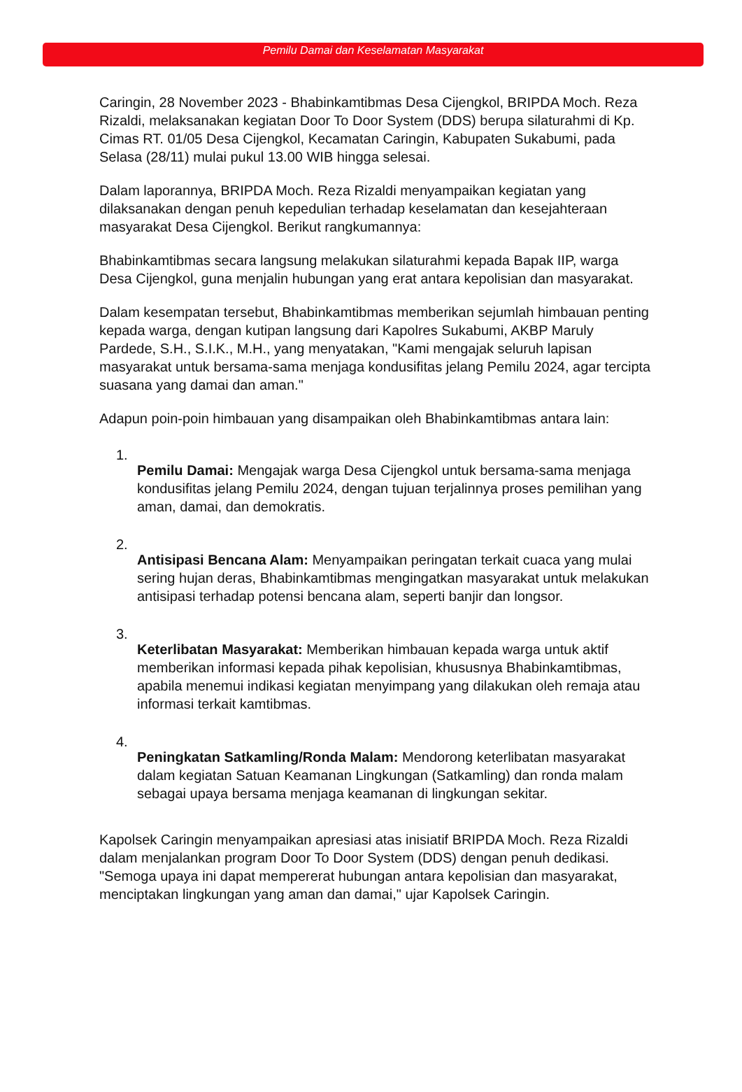Pemilu Damai dan Keselamatan Masyarakat
Caringin, 28 November 2023 - Bhabinkamtibmas Desa Cijengkol, BRIPDA Moch. Reza Rizaldi, melaksanakan kegiatan Door To Door System (DDS) berupa silaturahmi di Kp. Cimas RT. 01/05 Desa Cijengkol, Kecamatan Caringin, Kabupaten Sukabumi, pada Selasa (28/11) mulai pukul 13.00 WIB hingga selesai.
Dalam laporannya, BRIPDA Moch. Reza Rizaldi menyampaikan kegiatan yang dilaksanakan dengan penuh kepedulian terhadap keselamatan dan kesejahteraan masyarakat Desa Cijengkol. Berikut rangkumannya:
Bhabinkamtibmas secara langsung melakukan silaturahmi kepada Bapak IIP, warga Desa Cijengkol, guna menjalin hubungan yang erat antara kepolisian dan masyarakat.
Dalam kesempatan tersebut, Bhabinkamtibmas memberikan sejumlah himbauan penting kepada warga, dengan kutipan langsung dari Kapolres Sukabumi, AKBP Maruly Pardede, S.H., S.I.K., M.H., yang menyatakan, "Kami mengajak seluruh lapisan masyarakat untuk bersama-sama menjaga kondusifitas jelang Pemilu 2024, agar tercipta suasana yang damai dan aman."
Adapun poin-poin himbauan yang disampaikan oleh Bhabinkamtibmas antara lain:
1.
Pemilu Damai: Mengajak warga Desa Cijengkol untuk bersama-sama menjaga kondusifitas jelang Pemilu 2024, dengan tujuan terjalinnya proses pemilihan yang aman, damai, dan demokratis.
2.
Antisipasi Bencana Alam: Menyampaikan peringatan terkait cuaca yang mulai sering hujan deras, Bhabinkamtibmas mengingatkan masyarakat untuk melakukan antisipasi terhadap potensi bencana alam, seperti banjir dan longsor.
3.
Keterlibatan Masyarakat: Memberikan himbauan kepada warga untuk aktif memberikan informasi kepada pihak kepolisian, khususnya Bhabinkamtibmas, apabila menemui indikasi kegiatan menyimpang yang dilakukan oleh remaja atau informasi terkait kamtibmas.
4.
Peningkatan Satkamling/Ronda Malam: Mendorong keterlibatan masyarakat dalam kegiatan Satuan Keamanan Lingkungan (Satkamling) dan ronda malam sebagai upaya bersama menjaga keamanan di lingkungan sekitar.
Kapolsek Caringin menyampaikan apresiasi atas inisiatif BRIPDA Moch. Reza Rizaldi dalam menjalankan program Door To Door System (DDS) dengan penuh dedikasi. "Semoga upaya ini dapat mempererat hubungan antara kepolisian dan masyarakat, menciptakan lingkungan yang aman dan damai," ujar Kapolsek Caringin.